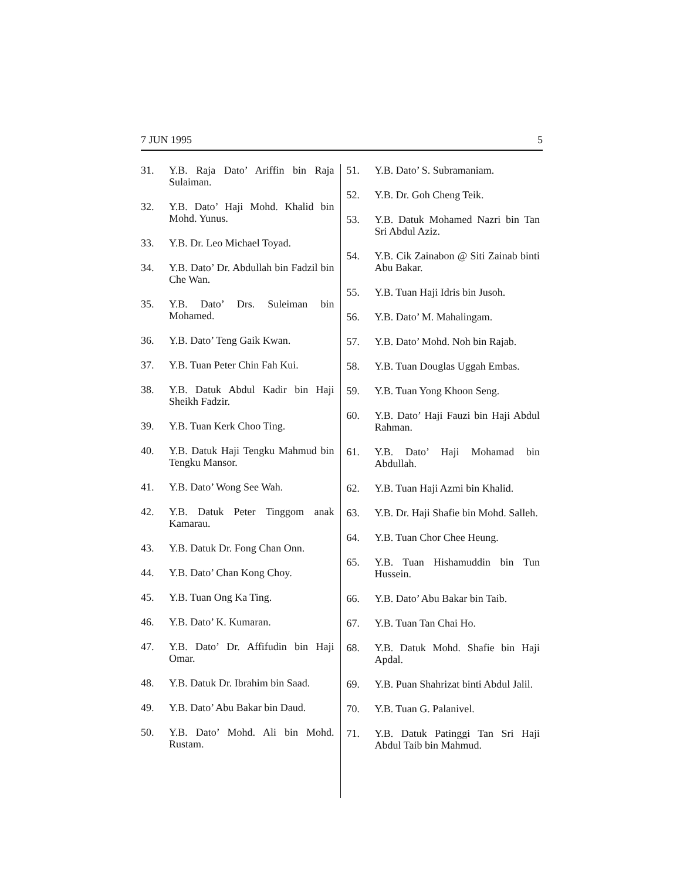7 JUN 1995 5
31. Y.B. Raja Dato’ Ariffin bin Raja Sulaiman.
32. Y.B. Dato’ Haji Mohd. Khalid bin Mohd. Yunus.
33. Y.B. Dr. Leo Michael Toyad.
34. Y.B. Dato’ Dr. Abdullah bin Fadzil bin Che Wan.
35. Y.B. Dato’ Drs. Suleiman bin Mohamed.
36. Y.B. Dato’ Teng Gaik Kwan.
37. Y.B. Tuan Peter Chin Fah Kui.
38. Y.B. Datuk Abdul Kadir bin Haji Sheikh Fadzir.
39. Y.B. Tuan Kerk Choo Ting.
40. Y.B. Datuk Haji Tengku Mahmud bin Tengku Mansor.
41. Y.B. Dato’ Wong See Wah.
42. Y.B. Datuk Peter Tinggom anak Kamarau.
43. Y.B. Datuk Dr. Fong Chan Onn.
44. Y.B. Dato’ Chan Kong Choy.
45. Y.B. Tuan Ong Ka Ting.
46. Y.B. Dato’ K. Kumaran.
47. Y.B. Dato’ Dr. Affifudin bin Haji Omar.
48. Y.B. Datuk Dr. Ibrahim bin Saad.
49. Y.B. Dato’ Abu Bakar bin Daud.
50. Y.B. Dato’ Mohd. Ali bin Mohd. Rustam.
51. Y.B. Dato’ S. Subramaniam.
52. Y.B. Dr. Goh Cheng Teik.
53. Y.B. Datuk Mohamed Nazri bin Tan Sri Abdul Aziz.
54. Y.B. Cik Zainabon @ Siti Zainab binti Abu Bakar.
55. Y.B. Tuan Haji Idris bin Jusoh.
56. Y.B. Dato’ M. Mahalingam.
57. Y.B. Dato’ Mohd. Noh bin Rajab.
58. Y.B. Tuan Douglas Uggah Embas.
59. Y.B. Tuan Yong Khoon Seng.
60. Y.B. Dato’ Haji Fauzi bin Haji Abdul Rahman.
61. Y.B. Dato’ Haji Mohamad bin Abdullah.
62. Y.B. Tuan Haji Azmi bin Khalid.
63. Y.B. Dr. Haji Shafie bin Mohd. Salleh.
64. Y.B. Tuan Chor Chee Heung.
65. Y.B. Tuan Hishamuddin bin Tun Hussein.
66. Y.B. Dato’ Abu Bakar bin Taib.
67. Y.B. Tuan Tan Chai Ho.
68. Y.B. Datuk Mohd. Shafie bin Haji Apdal.
69. Y.B. Puan Shahrizat binti Abdul Jalil.
70. Y.B. Tuan G. Palanivel.
71. Y.B. Datuk Patinggi Tan Sri Haji Abdul Taib bin Mahmud.